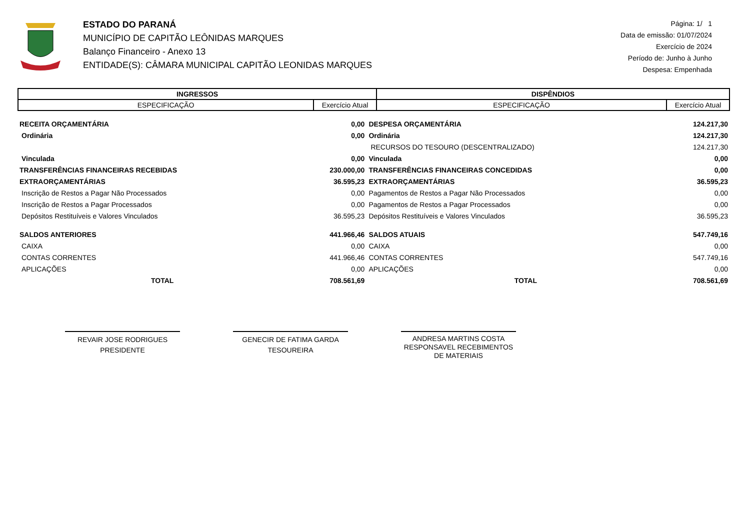ESTADO DO PARANÁ
MUNICÍPIO DE CAPITÃO LEÔNIDAS MARQUES
Balanço Financeiro - Anexo 13
ENTIDADE(S): CÂMARA MUNICIPAL CAPITÃO LEONIDAS MARQUES
Página: 1/ 1
Data de emissão: 01/07/2024
Exercício de 2024
Período de: Junho à Junho
Despesa: Empenhada
| INGRESSOS | | DISPÊNDIOS | |
| --- | --- | --- | --- |
| ESPECIFICAÇÃO | Exercício Atual | ESPECIFICAÇÃO | Exercício Atual |
| RECEITA ORÇAMENTÁRIA | 0,00 | DESPESA ORÇAMENTÁRIA | 124.217,30 |
| Ordinária | 0,00 | Ordinária | 124.217,30 |
| | | RECURSOS DO TESOURO (DESCENTRALIZADO) | 124.217,30 |
| Vinculada | 0,00 | Vinculada | 0,00 |
| TRANSFERÊNCIAS FINANCEIRAS RECEBIDAS | 230.000,00 | TRANSFERÊNCIAS FINANCEIRAS CONCEDIDAS | 0,00 |
| EXTRAORÇAMENTÁRIAS | 36.595,23 | EXTRAORÇAMENTÁRIAS | 36.595,23 |
| Inscrição de Restos a Pagar Não Processados | 0,00 | Pagamentos de Restos a Pagar Não Processados | 0,00 |
| Inscrição de Restos a Pagar Processados | 0,00 | Pagamentos de Restos a Pagar Processados | 0,00 |
| Depósitos Restituíveis e Valores Vinculados | 36.595,23 | Depósitos Restituíveis e Valores Vinculados | 36.595,23 |
| SALDOS ANTERIORES | 441.966,46 | SALDOS ATUAIS | 547.749,16 |
| CAIXA | 0,00 | CAIXA | 0,00 |
| CONTAS CORRENTES | 441.966,46 | CONTAS CORRENTES | 547.749,16 |
| APLICAÇÕES | 0,00 | APLICAÇÕES | 0,00 |
| TOTAL | 708.561,69 | TOTAL | 708.561,69 |
REVAIR JOSE RODRIGUES
PRESIDENTE
GENECIR DE FATIMA GARDA
TESOUREIRA
ANDRESA MARTINS COSTA
RESPONSAVEL RECEBIMENTOS
DE MATERIAIS